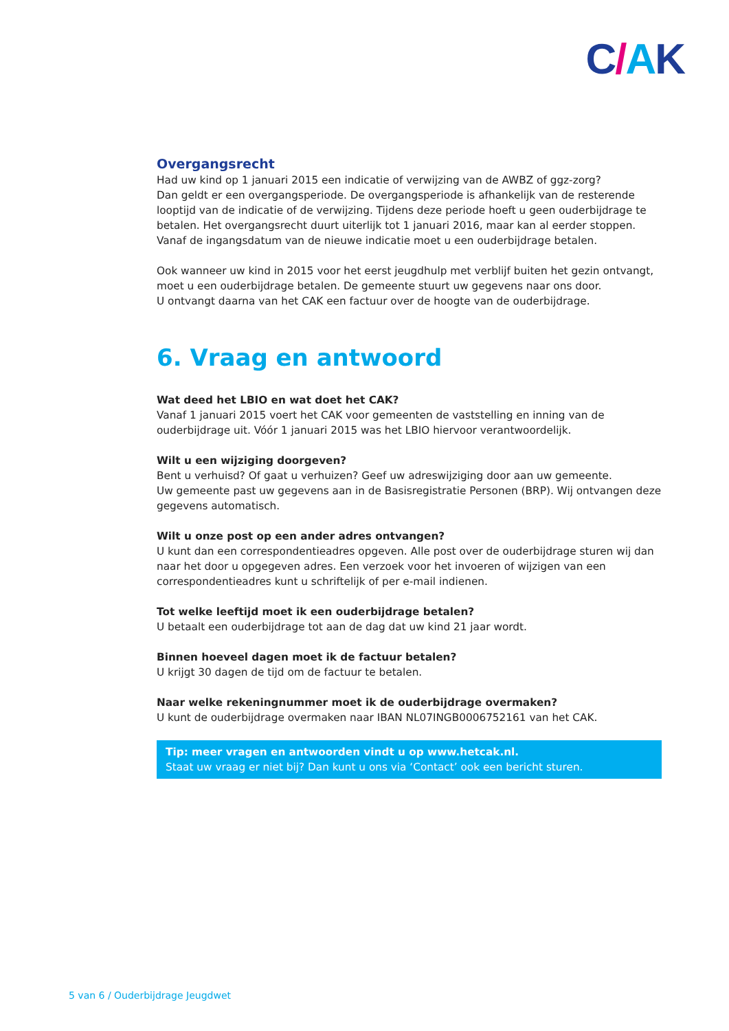C/AK
Overgangsrecht
Had uw kind op 1 januari 2015 een indicatie of verwijzing van de AWBZ of ggz-zorg?
Dan geldt er een overgangsperiode. De overgangsperiode is afhankelijk van de resterende looptijd van de indicatie of de verwijzing. Tijdens deze periode hoeft u geen ouderbijdrage te betalen. Het overgangsrecht duurt uiterlijk tot 1 januari 2016, maar kan al eerder stoppen. Vanaf de ingangsdatum van de nieuwe indicatie moet u een ouderbijdrage betalen.
Ook wanneer uw kind in 2015 voor het eerst jeugdhulp met verblijf buiten het gezin ontvangt, moet u een ouderbijdrage betalen. De gemeente stuurt uw gegevens naar ons door.
U ontvangt daarna van het CAK een factuur over de hoogte van de ouderbijdrage.
6. Vraag en antwoord
Wat deed het LBIO en wat doet het CAK?
Vanaf 1 januari 2015 voert het CAK voor gemeenten de vaststelling en inning van de ouderbijdrage uit. Vóór 1 januari 2015 was het LBIO hiervoor verantwoordelijk.
Wilt u een wijziging doorgeven?
Bent u verhuisd? Of gaat u verhuizen? Geef uw adreswijziging door aan uw gemeente.
Uw gemeente past uw gegevens aan in de Basisregistratie Personen (BRP). Wij ontvangen deze gegevens automatisch.
Wilt u onze post op een ander adres ontvangen?
U kunt dan een correspondentieadres opgeven. Alle post over de ouderbijdrage sturen wij dan naar het door u opgegeven adres. Een verzoek voor het invoeren of wijzigen van een correspondentieadres kunt u schriftelijk of per e-mail indienen.
Tot welke leeftijd moet ik een ouderbijdrage betalen?
U betaalt een ouderbijdrage tot aan de dag dat uw kind 21 jaar wordt.
Binnen hoeveel dagen moet ik de factuur betalen?
U krijgt 30 dagen de tijd om de factuur te betalen.
Naar welke rekeningnummer moet ik de ouderbijdrage overmaken?
U kunt de ouderbijdrage overmaken naar IBAN NL07INGB0006752161 van het CAK.
Tip: meer vragen en antwoorden vindt u op www.hetcak.nl.
Staat uw vraag er niet bij? Dan kunt u ons via ‘Contact’ ook een bericht sturen.
5 van 6 / Ouderbijdrage Jeugdwet